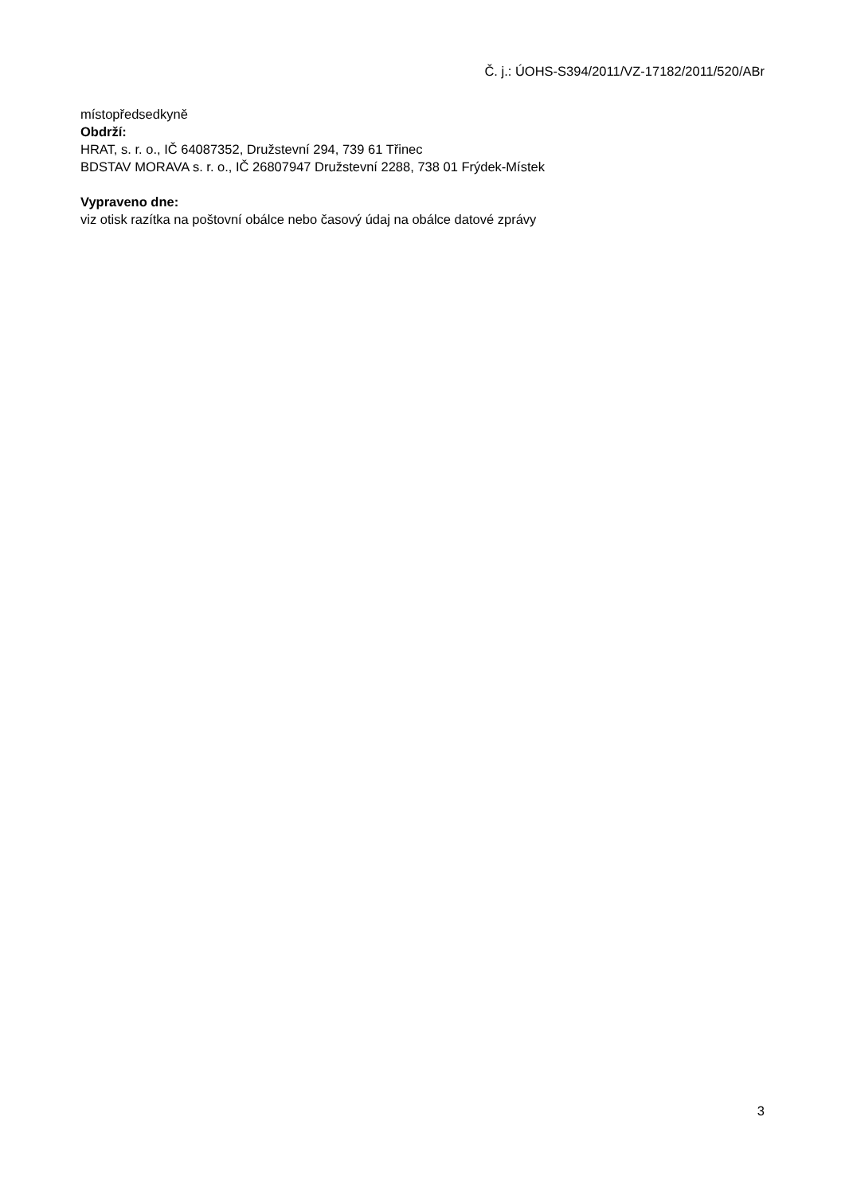Č. j.: ÚOHS-S394/2011/VZ-17182/2011/520/ABr
místopředsedkyně
Obdrží:
HRAT, s. r. o., IČ 64087352, Družstevní 294, 739 61 Třinec
BDSTAV MORAVA s. r. o., IČ 26807947 Družstevní 2288, 738 01 Frýdek-Místek
Vypraveno dne:
viz otisk razítka na poštovní obálce nebo časový údaj na obálce datové zprávy
3